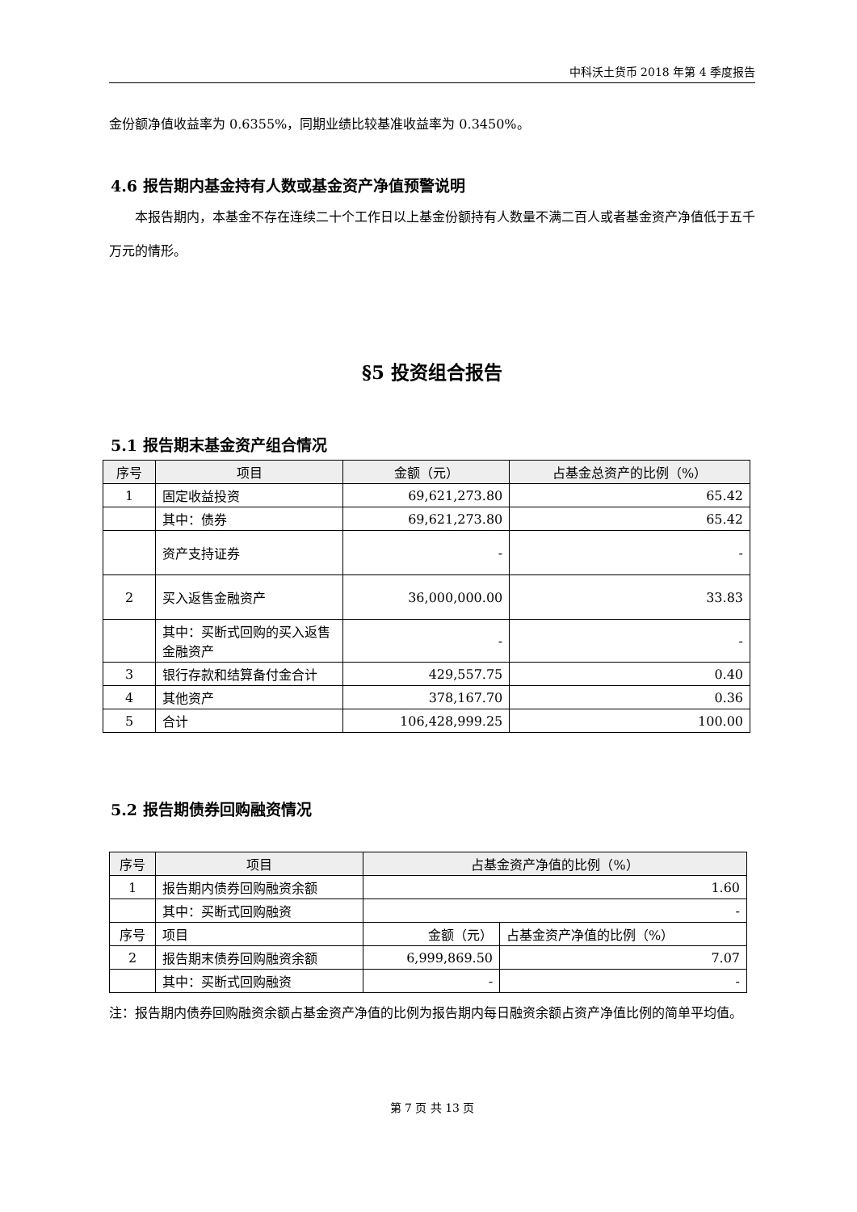中科沃土货币 2018 年第 4 季度报告
金份额净值收益率为 0.6355%，同期业绩比较基准收益率为 0.3450%。
4.6 报告期内基金持有人数或基金资产净值预警说明
本报告期内，本基金不存在连续二十个工作日以上基金份额持有人数量不满二百人或者基金资产净值低于五千万元的情形。
§5 投资组合报告
5.1 报告期末基金资产组合情况
| 序号 | 项目 | 金额（元） | 占基金总资产的比例（%） |
| --- | --- | --- | --- |
| 1 | 固定收益投资 | 69,621,273.80 | 65.42 |
| | 其中：债券 | 69,621,273.80 | 65.42 |
| | 资产支持证券 | - | - |
| 2 | 买入返售金融资产 | 36,000,000.00 | 33.83 |
| | 其中：买断式回购的买入返售金融资产 | - | - |
| 3 | 银行存款和结算备付金合计 | 429,557.75 | 0.40 |
| 4 | 其他资产 | 378,167.70 | 0.36 |
| 5 | 合计 | 106,428,999.25 | 100.00 |
5.2 报告期债券回购融资情况
| 序号 | 项目 | 占基金资产净值的比例（%） | |
| --- | --- | --- | --- |
| 1 | 报告期内债券回购融资余额 | 1.60 | |
| | 其中：买断式回购融资 | - | |
| 序号 | 项目 | 金额（元） | 占基金资产净值的比例（%） |
| 2 | 报告期末债券回购融资余额 | 6,999,869.50 | 7.07 |
| | 其中：买断式回购融资 | - | - |
注：报告期内债券回购融资余额占基金资产净值的比例为报告期内每日融资余额占资产净值比例的简单平均值。
第 7 页 共 13 页